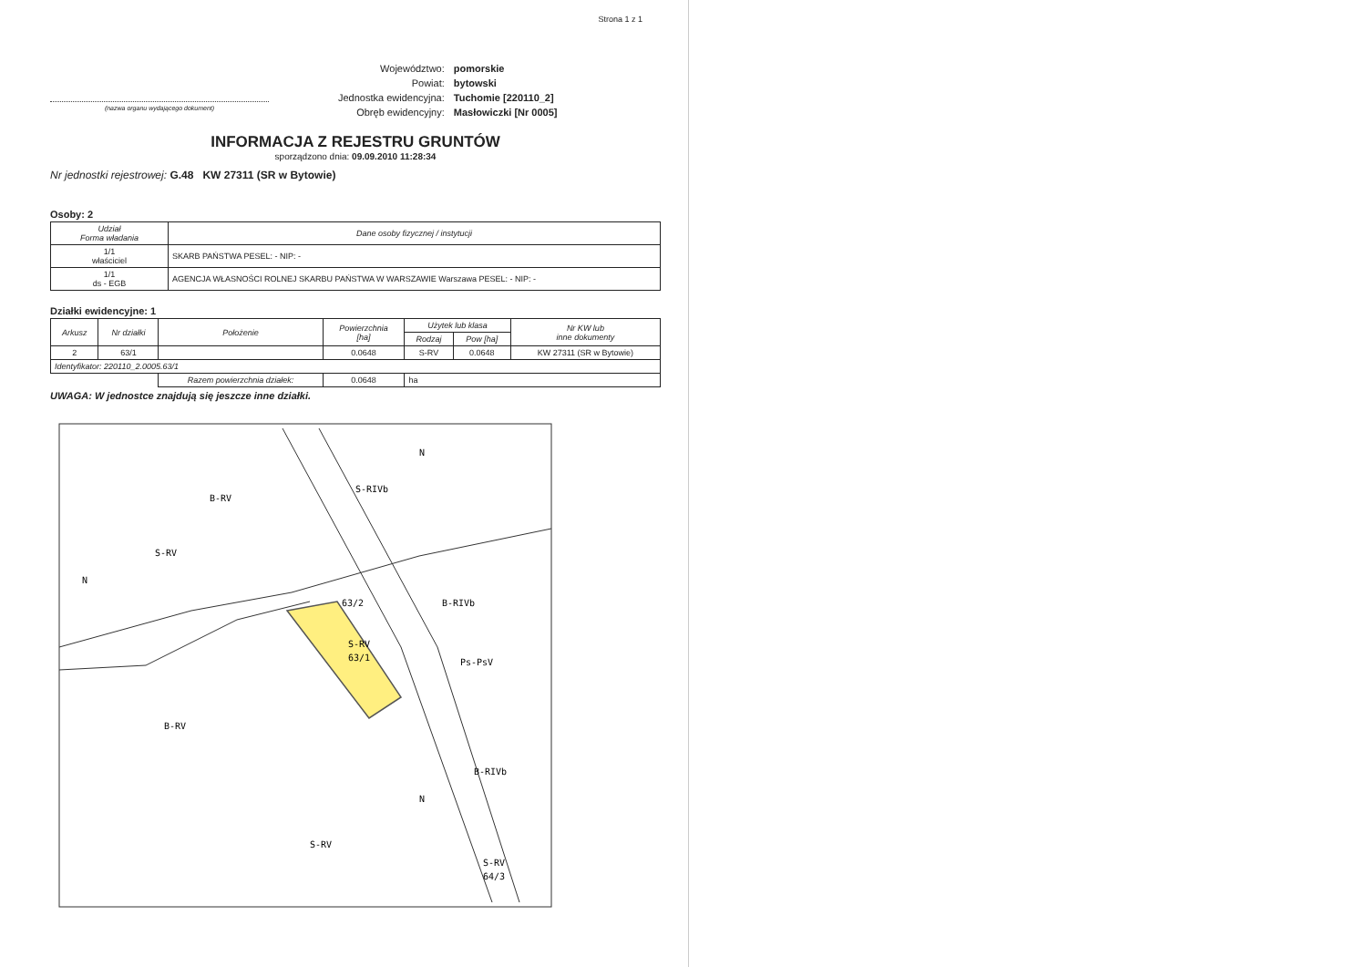Strona 1 z 1
(nazwa organu wydającego dokument)
| Województwo: | pomorskie |
| Powiat: | bytowski |
| Jednostka ewidencyjna: | Tuchomie [220110_2] |
| Obręb ewidencyjny: | Masłowiczki [Nr 0005] |
INFORMACJA Z REJESTRU GRUNTÓW
sporządzono dnia: 09.09.2010 11:28:34
Nr jednostki rejestrowej: G.48 KW 27311 (SR w Bytowie)
Osoby: 2
| Udział Forma władania | Dane osoby fizycznej / instytucji |
| --- | --- |
| 1/1 właściciel | SKARB PAŃSTWA PESEL: - NIP: - |
| 1/1 ds - EGB | AGENCJA WŁASNOŚCI ROLNEJ SKARBU PAŃSTWA W WARSZAWIE Warszawa PESEL: - NIP: - |
Działki ewidencyjne: 1
| Arkusz | Nr działki | Położenie | Powierzchnia [ha] | Użytek lub klasa | | Nr KW lub inne dokumenty |
| --- | --- | --- | --- | --- | --- | --- |
| | | | | Rodzaj | Pow [ha] | |
| 2 | 63/1 | | 0.0648 | S-RV | 0.0648 | KW 27311 (SR w Bytowie) |
| Identyfikator: 220110_2.0005.63/1 | | | | | | |
| | | Razem powierzchnia działek: | 0.0648 | ha | | |
UWAGA: W jednostce znajdują się jeszcze inne działki.
B-RV
S-RV
N
S-RIVb
N
B-RIVb
S-RV
63/1
63/2
Ps-PsV
B-RV
B-RIVb
N
S-RV
S-RV
64/3